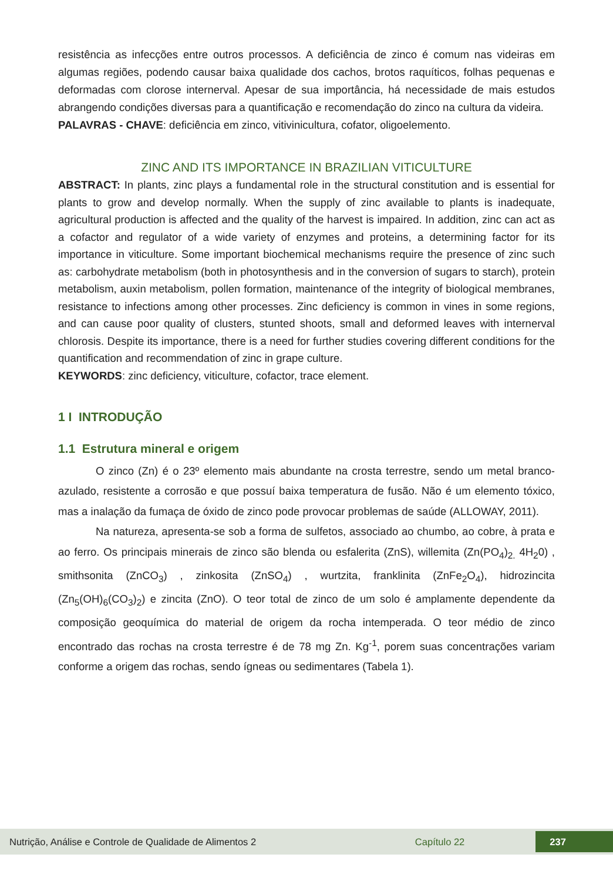resistência as infecções entre outros processos. A deficiência de zinco é comum nas videiras em algumas regiões, podendo causar baixa qualidade dos cachos, brotos raquíticos, folhas pequenas e deformadas com clorose internerval. Apesar de sua importância, há necessidade de mais estudos abrangendo condições diversas para a quantificação e recomendação do zinco na cultura da videira.
PALAVRAS - CHAVE: deficiência em zinco, vitivinicultura, cofator, oligoelemento.
ZINC AND ITS IMPORTANCE IN BRAZILIAN VITICULTURE
ABSTRACT: In plants, zinc plays a fundamental role in the structural constitution and is essential for plants to grow and develop normally. When the supply of zinc available to plants is inadequate, agricultural production is affected and the quality of the harvest is impaired. In addition, zinc can act as a cofactor and regulator of a wide variety of enzymes and proteins, a determining factor for its importance in viticulture. Some important biochemical mechanisms require the presence of zinc such as: carbohydrate metabolism (both in photosynthesis and in the conversion of sugars to starch), protein metabolism, auxin metabolism, pollen formation, maintenance of the integrity of biological membranes, resistance to infections among other processes. Zinc deficiency is common in vines in some regions, and can cause poor quality of clusters, stunted shoots, small and deformed leaves with internerval chlorosis. Despite its importance, there is a need for further studies covering different conditions for the quantification and recommendation of zinc in grape culture.
KEYWORDS: zinc deficiency, viticulture, cofactor, trace element.
1 I INTRODUÇÃO
1.1 Estrutura mineral e origem
O zinco (Zn) é o 23º elemento mais abundante na crosta terrestre, sendo um metal branco-azulado, resistente a corrosão e que possuí baixa temperatura de fusão. Não é um elemento tóxico, mas a inalação da fumaça de óxido de zinco pode provocar problemas de saúde (ALLOWAY, 2011).
Na natureza, apresenta-se sob a forma de sulfetos, associado ao chumbo, ao cobre, à prata e ao ferro. Os principais minerais de zinco são blenda ou esfalerita (ZnS), willemita (Zn(PO<sub>4</sub>)<sub>2.</sub> 4H<sub>2</sub>0) , smithsonita (ZnCO<sub>3</sub>) , zinkosita (ZnSO<sub>4</sub>) , wurtzita, franklinita (ZnFe<sub>2</sub>O<sub>4</sub>), hidrozincita (Zn<sub>5</sub>(OH)<sub>6</sub>(CO<sub>3</sub>)<sub>2</sub>) e zincita (ZnO). O teor total de zinco de um solo é amplamente dependente da composição geoquímica do material de origem da rocha intemperada. O teor médio de zinco encontrado das rochas na crosta terrestre é de 78 mg Zn. Kg<sup>-1</sup>, porem suas concentrações variam conforme a origem das rochas, sendo ígneas ou sedimentares (Tabela 1).
Nutrição, Análise e Controle de Qualidade de Alimentos 2 Capítulo 22 237